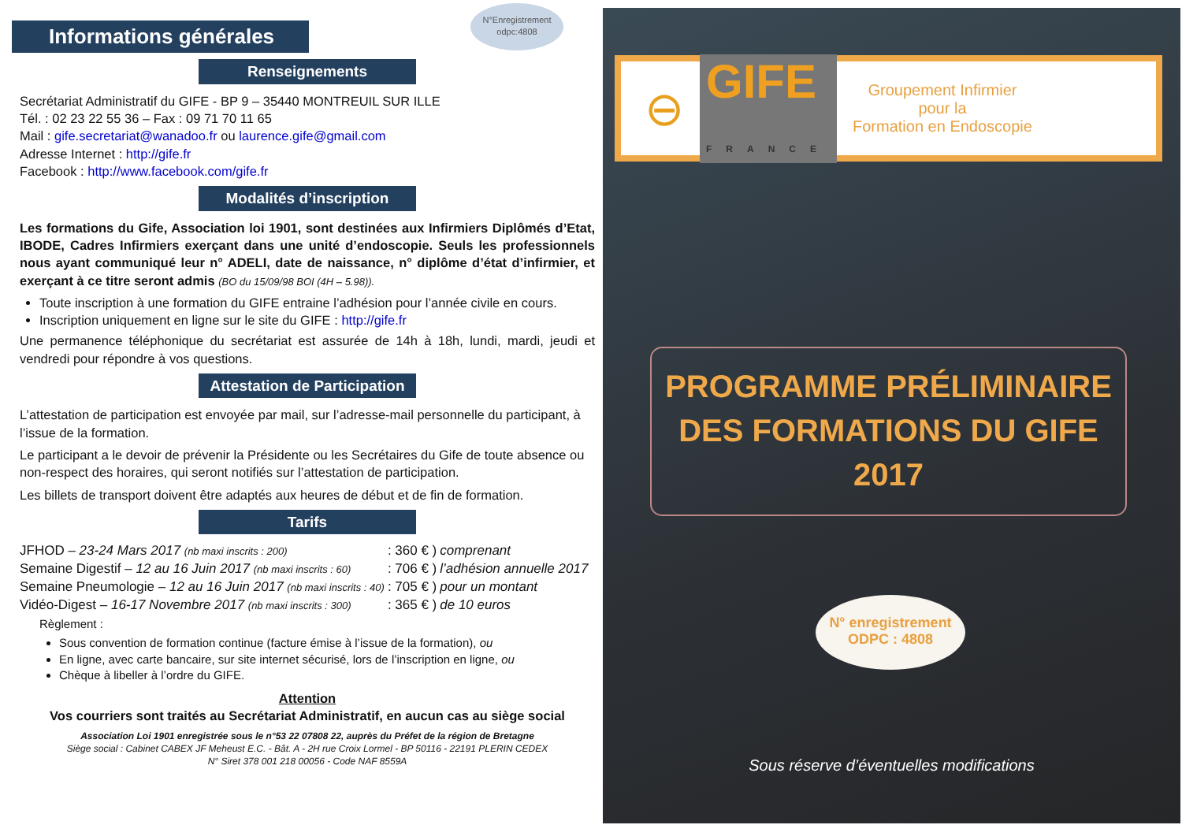N°Enregistrement odpc:4808
Informations générales
Renseignements
Secrétariat Administratif du GIFE - BP 9 – 35440 MONTREUIL SUR ILLE
Tél. : 02 23 22 55 36 – Fax : 09 71 70 11 65
Mail : gife.secretariat@wanadoo.fr ou laurence.gife@gmail.com
Adresse Internet : http://gife.fr
Facebook : http://www.facebook.com/gife.fr
Modalités d’inscription
Les formations du Gife, Association loi 1901, sont destinées aux Infirmiers Diplômés d’Etat, IBODE, Cadres Infirmiers exerçant dans une unité d’endoscopie. Seuls les professionnels nous ayant communiqué leur n° ADELI, date de naissance, n° diplôme d’état d’infirmier, et exerçant à ce titre seront admis (BO du 15/09/98 BOI (4H – 5.98)).
Toute inscription à une formation du GIFE entraine l’adhésion pour l’année civile en cours.
Inscription uniquement en ligne sur le site du GIFE : http://gife.fr
Une permanence téléphonique du secrétariat est assurée de 14h à 18h, lundi, mardi, jeudi et vendredi pour répondre à vos questions.
Attestation de Participation
L’attestation de participation est envoyée par mail, sur l’adresse-mail personnelle du participant, à l’issue de la formation.
Le participant a le devoir de prévenir la Présidente ou les Secrétaires du Gife de toute absence ou non-respect des horaires, qui seront notifiés sur l’attestation de participation.
Les billets de transport doivent être adaptés aux heures de début et de fin de formation.
Tarifs
| JFHOD – 23-24 Mars 2017 (nb maxi inscrits : 200) | : 360 € ) | comprenant |
| Semaine Digestif – 12 au 16 Juin 2017 (nb maxi inscrits : 60) | : 706 € ) | l’adhésion annuelle 2017 |
| Semaine Pneumologie – 12 au 16 Juin 2017 (nb maxi inscrits : 40) | : 705 € ) | pour un montant |
| Vidéo-Digest – 16-17 Novembre 2017 (nb maxi inscrits : 300) | : 365 € ) | de 10 euros |
Règlement :
Sous convention de formation continue (facture émise à l’issue de la formation), ou
En ligne, avec carte bancaire, sur site internet sécurisé, lors de l’inscription en ligne, ou
Chèque à libeller à l’ordre du GIFE.
Attention
Vos courriers sont traités au Secrétariat Administratif, en aucun cas au siège social
Association Loi 1901 enregistrée sous le n°53 22 07808 22, auprès du Préfet de la région de Bretagne
Siège social : Cabinet CABEX JF Meheust E.C. - Bât. A - 2H rue Croix Lormel - BP 50116 - 22191 PLERIN CEDEX
N° Siret 378 001 218 00056 - Code NAF 8559A
⊖ GIFE
FRANCE Groupement Infirmier
pour la
Formation en Endoscopie
PROGRAMME PRÉLIMINAIRE
DES FORMATIONS DU GIFE
2017
N° enregistrement
ODPC : 4808
Sous réserve d’éventuelles modifications